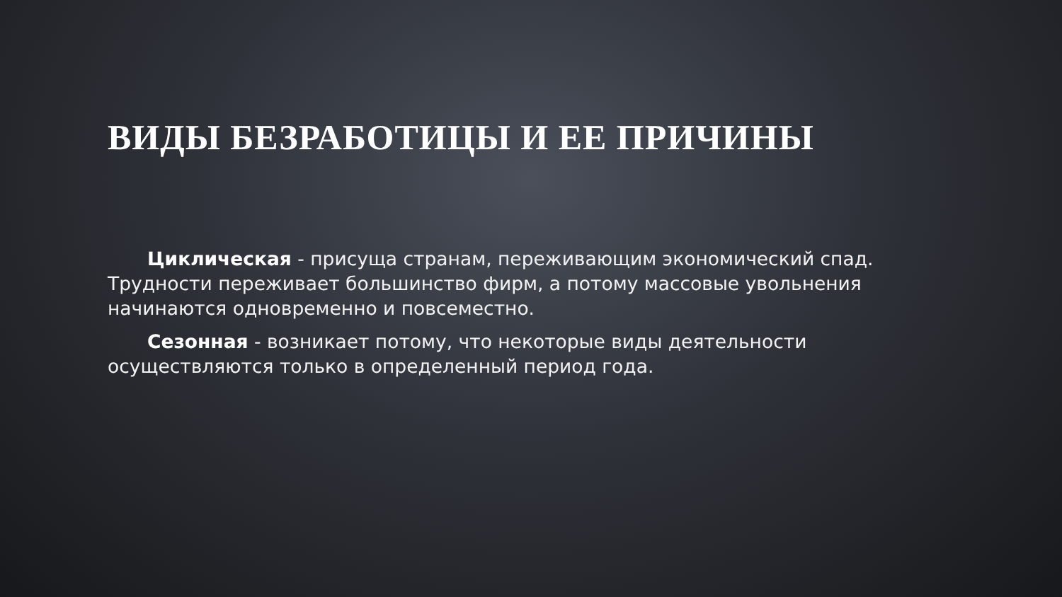ВИДЫ БЕЗРАБОТИЦЫ И ЕЕ ПРИЧИНЫ
Циклическая - присуща странам, переживающим экономический спад. Трудности переживает большинство фирм, а потому массовые увольнения начинаются одновременно и повсеместно.
Сезонная - возникает потому, что некоторые виды деятельности осуществляются только в определенный период года.